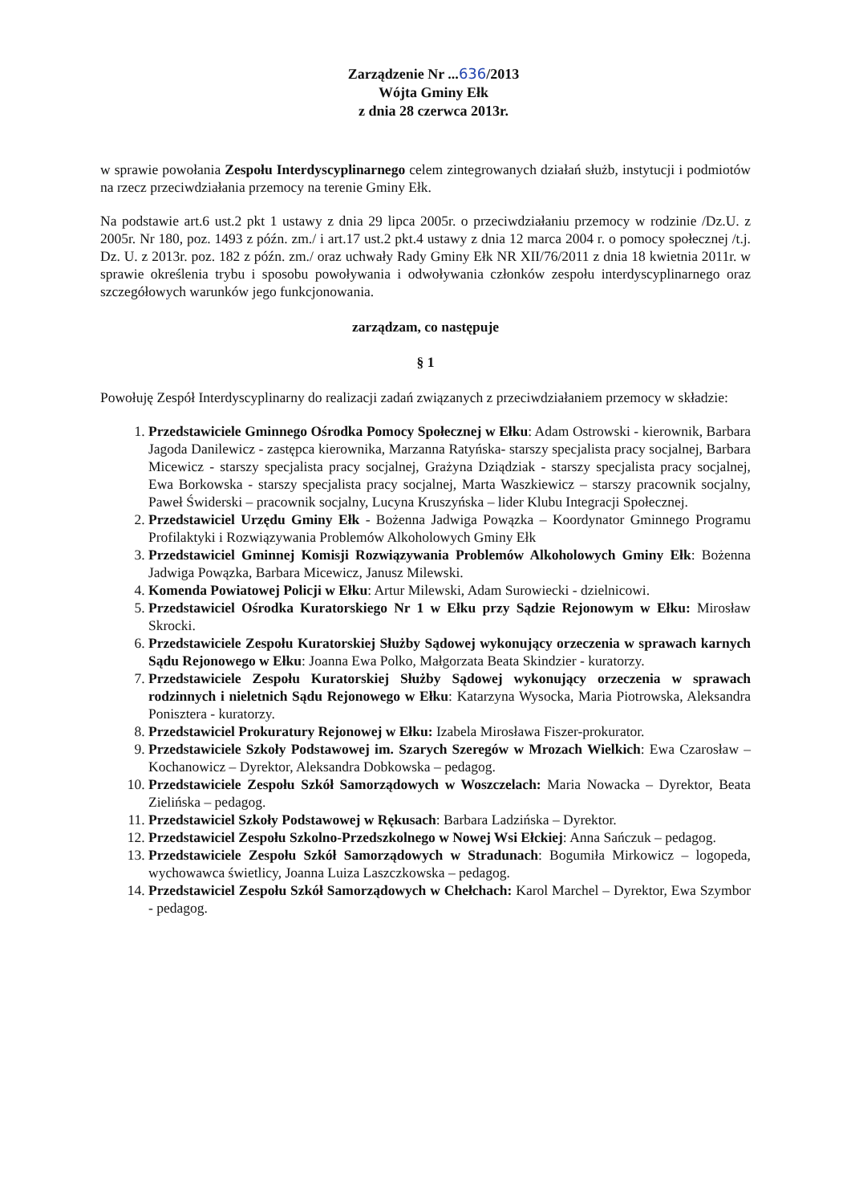Zarządzenie Nr ...636/2013
Wójta Gminy Ełk
z dnia 28 czerwca 2013r.
w sprawie powołania Zespołu Interdyscyplinarnego celem zintegrowanych działań służb, instytucji i podmiotów na rzecz przeciwdziałania przemocy na terenie Gminy Ełk.
Na podstawie art.6 ust.2 pkt 1 ustawy z dnia 29 lipca 2005r. o przeciwdziałaniu przemocy w rodzinie /Dz.U. z 2005r. Nr 180, poz. 1493 z późn. zm./ i art.17 ust.2 pkt.4 ustawy z dnia 12 marca 2004 r. o pomocy społecznej /t.j. Dz. U. z 2013r. poz. 182 z późn. zm./ oraz uchwały Rady Gminy Ełk NR XII/76/2011 z dnia 18 kwietnia 2011r. w sprawie określenia trybu i sposobu powoływania i odwoływania członków zespołu interdyscyplinarnego oraz szczegółowych warunków jego funkcjonowania.
zarządzam, co następuje
§ 1
Powołuję Zespół Interdyscyplinarny do realizacji zadań związanych z przeciwdziałaniem przemocy w składzie:
1. Przedstawiciele Gminnego Ośrodka Pomocy Społecznej w Ełku: Adam Ostrowski - kierownik, Barbara Jagoda Danilewicz - zastępca kierownika, Marzanna Ratyńska- starszy specjalista pracy socjalnej, Barbara Micewicz - starszy specjalista pracy socjalnej, Grażyna Dziądziak - starszy specjalista pracy socjalnej, Ewa Borkowska - starszy specjalista pracy socjalnej, Marta Waszkiewicz – starszy pracownik socjalny, Paweł Świderski – pracownik socjalny, Lucyna Kruszyńska – lider Klubu Integracji Społecznej.
2. Przedstawiciel Urzędu Gminy Ełk - Bożenna Jadwiga Powązka – Koordynator Gminnego Programu Profilaktyki i Rozwiązywania Problemów Alkoholowych Gminy Ełk
3. Przedstawiciel Gminnej Komisji Rozwiązywania Problemów Alkoholowych Gminy Ełk: Bożenna Jadwiga Powązka, Barbara Micewicz, Janusz Milewski.
4. Komenda Powiatowej Policji w Ełku: Artur Milewski, Adam Surowiecki - dzielnicowi.
5. Przedstawiciel Ośrodka Kuratorskiego Nr 1 w Ełku przy Sądzie Rejonowym w Ełku: Mirosław Skrocki.
6. Przedstawiciele Zespołu Kuratorskiej Służby Sądowej wykonujący orzeczenia w sprawach karnych Sądu Rejonowego w Ełku: Joanna Ewa Polko, Małgorzata Beata Skindzier - kuratorzy.
7. Przedstawiciele Zespołu Kuratorskiej Służby Sądowej wykonujący orzeczenia w sprawach rodzinnych i nieletnich Sądu Rejonowego w Ełku: Katarzyna Wysocka, Maria Piotrowska, Aleksandra Ponisztera - kuratorzy.
8. Przedstawiciel Prokuratury Rejonowej w Ełku: Izabela Mirosława Fiszer-prokurator.
9. Przedstawiciele Szkoły Podstawowej im. Szarych Szeregów w Mrozach Wielkich: Ewa Czarosław – Kochanowicz – Dyrektor, Aleksandra Dobkowska – pedagog.
10. Przedstawiciele Zespołu Szkół Samorządowych w Woszczelach: Maria Nowacka – Dyrektor, Beata Zielińska – pedagog.
11. Przedstawiciel Szkoły Podstawowej w Rękusach: Barbara Ladzińska – Dyrektor.
12. Przedstawiciel Zespołu Szkolno-Przedszkolnego w Nowej Wsi Ełckiej: Anna Sańczuk – pedagog.
13. Przedstawiciele Zespołu Szkół Samorządowych w Stradunach: Bogumiła Mirkowicz – logopeda, wychowawca świetlicy, Joanna Luiza Laszczkowska – pedagog.
14. Przedstawiciel Zespołu Szkół Samorządowych w Chełchach: Karol Marchel – Dyrektor, Ewa Szymbor - pedagog.